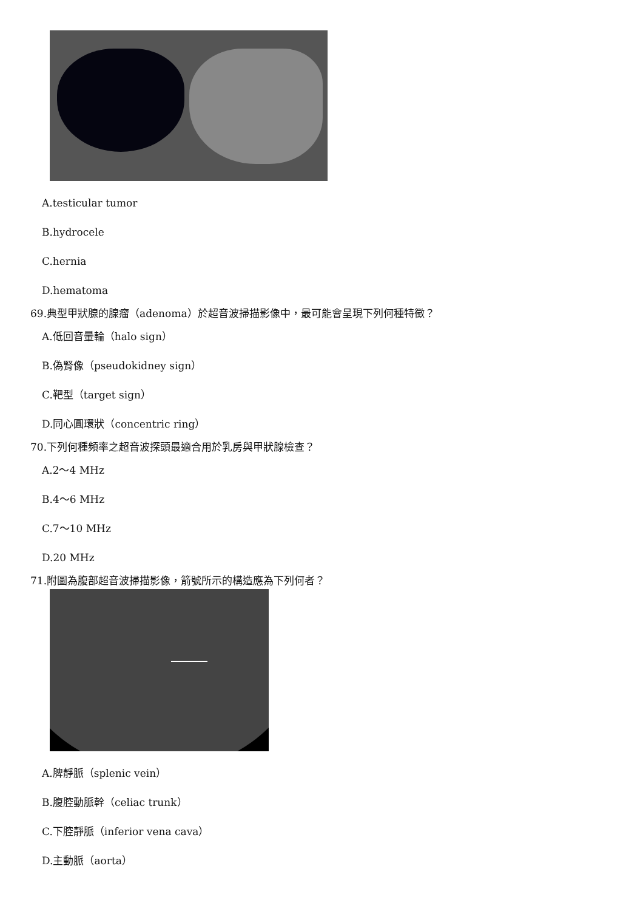A.testicular tumor
B.hydrocele
C.hernia
D.hematoma
69.典型甲狀腺的腺瘤（adenoma）於超音波掃描影像中，最可能會呈現下列何種特徵？
A.低回音暈輪（halo sign）
B.偽腎像（pseudokidney sign）
C.靶型（target sign）
D.同心圓環狀（concentric ring）
70.下列何種頻率之超音波探頭最適合用於乳房與甲狀腺檢查？
A.2～4 MHz
B.4～6 MHz
C.7～10 MHz
D.20 MHz
71.附圖為腹部超音波掃描影像，箭號所示的構造應為下列何者？
A.脾靜脈（splenic vein）
B.腹腔動脈幹（celiac trunk）
C.下腔靜脈（inferior vena cava）
D.主動脈（aorta）